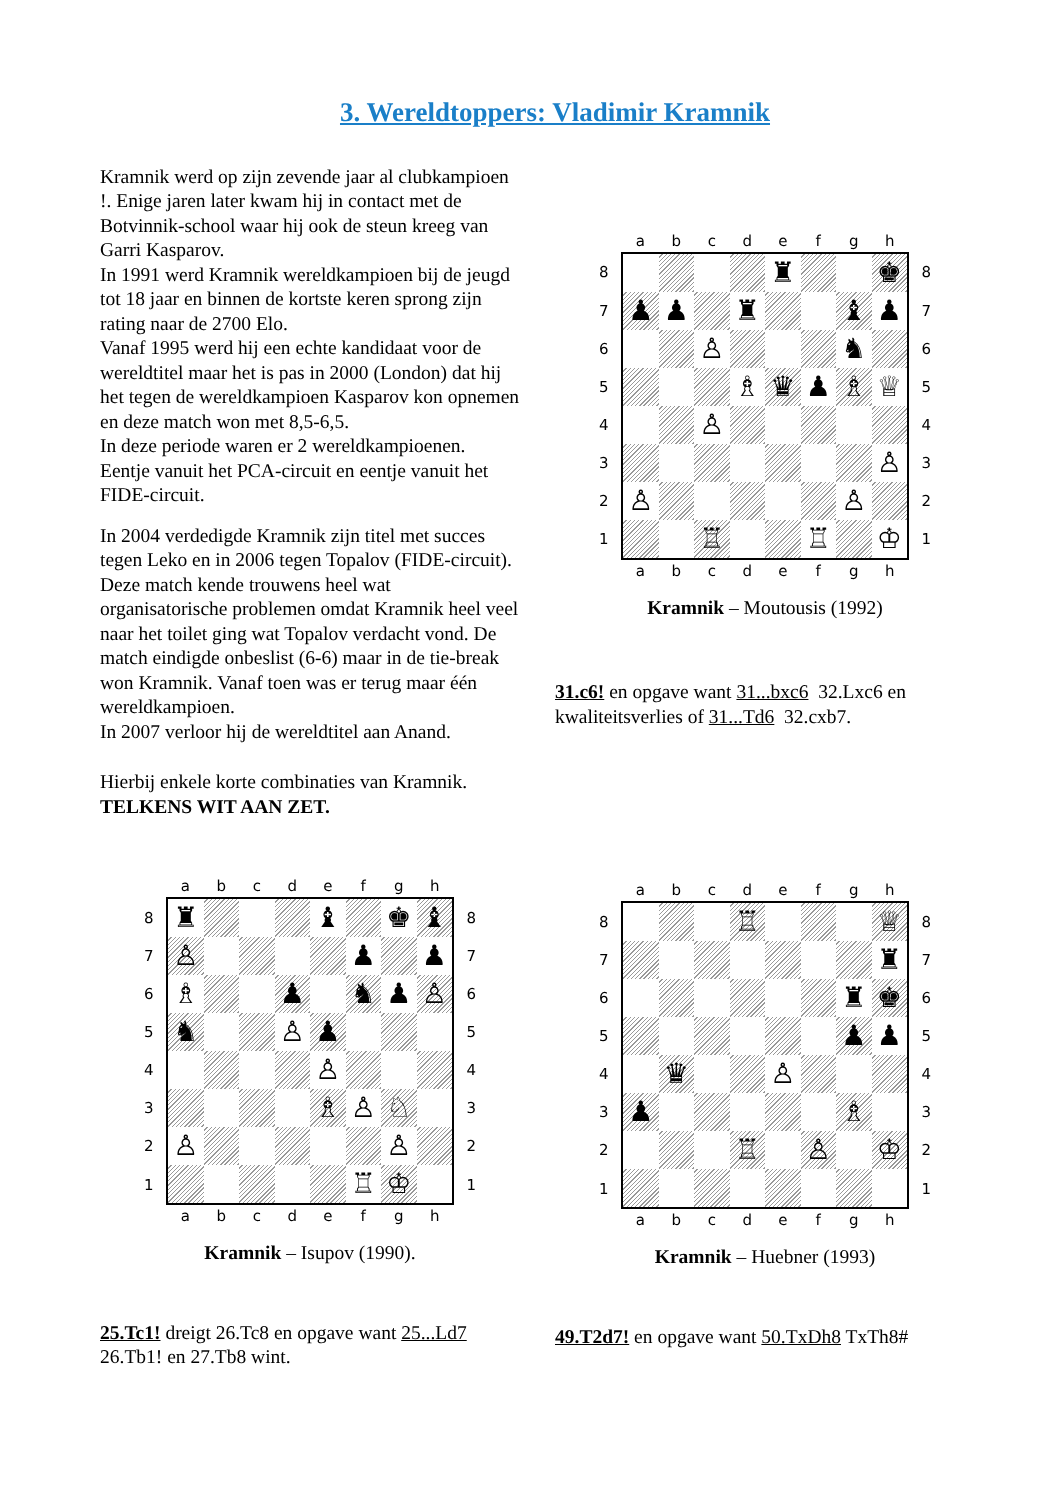3. Wereldtoppers: Vladimir Kramnik
Kramnik werd op zijn zevende jaar al clubkampioen !. Enige jaren later kwam hij in contact met de Botvinnik-school waar hij ook de steun kreeg van Garri Kasparov.
In 1991 werd Kramnik wereldkampioen bij de jeugd tot 18 jaar en binnen de kortste keren sprong zijn rating naar de 2700 Elo.
Vanaf 1995 werd hij een echte kandidaat voor de wereldtitel maar het is pas in 2000 (London) dat hij het tegen de wereldkampioen Kasparov kon opnemen en deze match won met 8,5-6,5.
In deze periode waren er 2 wereldkampioenen. Eentje vanuit het PCA-circuit en eentje vanuit het FIDE-circuit.
In 2004 verdedigde Kramnik zijn titel met succes tegen Leko en in 2006 tegen Topalov (FIDE-circuit). Deze match kende trouwens heel wat organisatorische problemen omdat Kramnik heel veel naar het toilet ging wat Topalov verdacht vond. De match eindigde onbeslist (6-6) maar in de tie-break won Kramnik. Vanaf toen was er terug maar één wereldkampioen.
In 2007 verloor hij de wereldtitel aan Anand.
Hierbij enkele korte combinaties van Kramnik.
TELKENS WIT AAN ZET.
| | a | b | c | d | e | f | g | h | |
| 8 | | | | | ♜ | | | ♚ | 8 |
| 7 | ♟ | ♟ | | ♜ | | | ♝ | ♟ | 7 |
| 6 | | | ♙ | | | | ♞ | | 6 |
| 5 | | | | ♗ | ♛ | ♟ | ♗ | ♕ | 5 |
| 4 | | | ♙ | | | | | | 4 |
| 3 | | | | | | | | ♙ | 3 |
| 2 | ♙ | | | | | | ♙ | | 2 |
| 1 | | | ♖ | | | ♖ | | ♔ | 1 |
| | a | b | c | d | e | f | g | h | |
Kramnik – Moutousis (1992)
31.c6! en opgave want 31...bxc6 32.Lxc6 en kwaliteitsverlies of 31...Td6 32.cxb7.
| | a | b | c | d | e | f | g | h | |
| 8 | ♜ | | | | ♝ | | ♚ | ♝ | 8 |
| 7 | ♙ | | | | | ♟ | | ♟ | 7 |
| 6 | ♗ | | | ♟ | | ♞ | ♟ | ♙ | 6 |
| 5 | ♞ | | | ♙ | ♟ | | | | 5 |
| 4 | | | | | ♙ | | | | 4 |
| 3 | | | | | ♗ | ♙ | ♘ | | 3 |
| 2 | ♙ | | | | | | ♙ | | 2 |
| 1 | | | | | | ♖ | ♔ | | 1 |
| | a | b | c | d | e | f | g | h | |
Kramnik – Isupov (1990).
25.Tc1! dreigt 26.Tc8 en opgave want 25...Ld7 26.Tb1! en 27.Tb8 wint.
| | a | b | c | d | e | f | g | h | |
| 8 | | | | ♖ | | | | ♕ | 8 |
| 7 | | | | | | | | ♜ | 7 |
| 6 | | | | | | | ♜ | ♚ | 6 |
| 5 | | | | | | | ♟ | ♟ | 5 |
| 4 | | ♛ | | | ♙ | | | | 4 |
| 3 | ♟ | | | | | | ♗ | | 3 |
| 2 | | | | ♖ | | ♙ | | ♔ | 2 |
| 1 | | | | | | | | | 1 |
| | a | b | c | d | e | f | g | h | |
Kramnik – Huebner (1993)
49.T2d7! en opgave want 50.TxDh8 TxTh8#